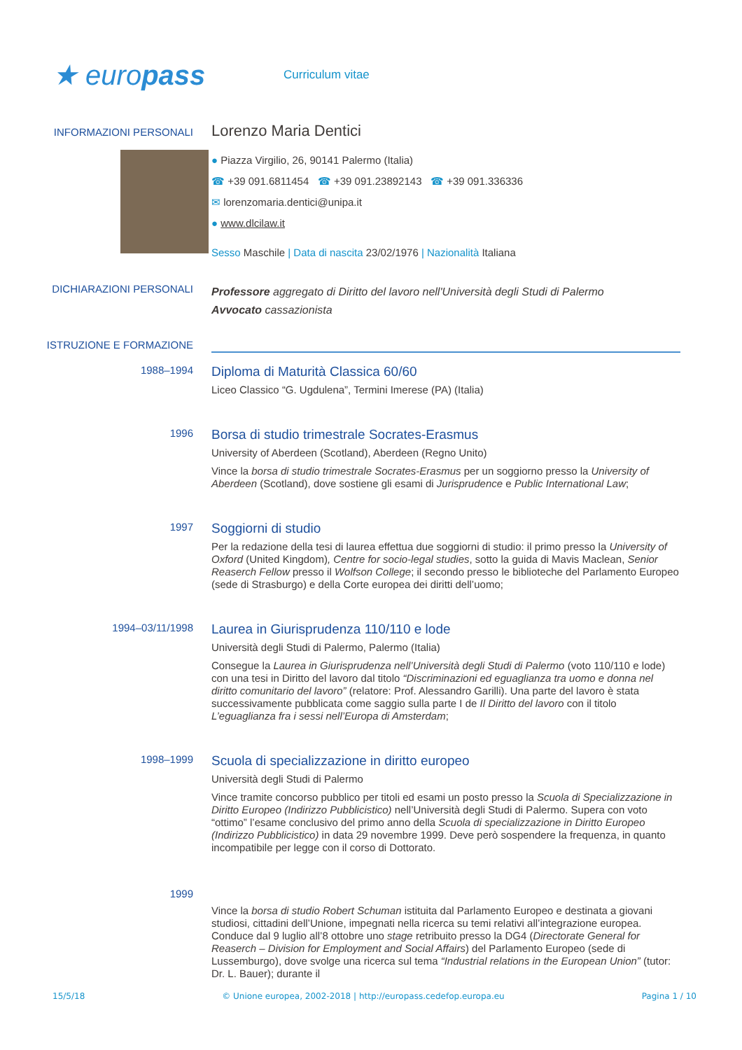★ europass
Curriculum vitae
INFORMAZIONI PERSONALI
Lorenzo Maria Dentici
● Piazza Virgilio, 26, 90141 Palermo (Italia)
☎ +39 091.6811454 ☎ +39 091.23892143 ☎ +39 091.336336
✉ lorenzomaria.dentici@unipa.it
● www.dlcilaw.it
Sesso Maschile | Data di nascita 23/02/1976 | Nazionalità Italiana
DICHIARAZIONI PERSONALI
Professore aggregato di Diritto del lavoro nell'Università degli Studi di Palermo
Avvocato cassazionista
ISTRUZIONE E FORMAZIONE
1988–1994
Diploma di Maturità Classica 60/60
Liceo Classico “G. Ugdulena”, Termini Imerese (PA) (Italia)
1996
Borsa di studio trimestrale Socrates-Erasmus
University of Aberdeen (Scotland), Aberdeen (Regno Unito)
Vince la borsa di studio trimestrale Socrates-Erasmus per un soggiorno presso la University of Aberdeen (Scotland), dove sostiene gli esami di Jurisprudence e Public International Law;
1997
Soggiorni di studio
Per la redazione della tesi di laurea effettua due soggiorni di studio: il primo presso la University of Oxford (United Kingdom), Centre for socio-legal studies, sotto la guida di Mavis Maclean, Senior Reaserch Fellow presso il Wolfson College; il secondo presso le biblioteche del Parlamento Europeo (sede di Strasburgo) e della Corte europea dei diritti dell’uomo;
1994–03/11/1998
Laurea in Giurisprudenza 110/110 e lode
Università degli Studi di Palermo, Palermo (Italia)
Consegue la Laurea in Giurisprudenza nell’Università degli Studi di Palermo (voto 110/110 e lode) con una tesi in Diritto del lavoro dal titolo “Discriminazioni ed eguaglianza tra uomo e donna nel diritto comunitario del lavoro” (relatore: Prof. Alessandro Garilli). Una parte del lavoro è stata successivamente pubblicata come saggio sulla parte I de Il Diritto del lavoro con il titolo L’eguaglianza fra i sessi nell’Europa di Amsterdam;
1998–1999
Scuola di specializzazione in diritto europeo
Università degli Studi di Palermo
Vince tramite concorso pubblico per titoli ed esami un posto presso la Scuola di Specializzazione in Diritto Europeo (Indirizzo Pubblicistico) nell’Università degli Studi di Palermo. Supera con voto “ottimo” l’esame conclusivo del primo anno della Scuola di specializzazione in Diritto Europeo (Indirizzo Pubblicistico) in data 29 novembre 1999. Deve però sospendere la frequenza, in quanto incompatibile per legge con il corso di Dottorato.
1999
Vince la borsa di studio Robert Schuman istituita dal Parlamento Europeo e destinata a giovani studiosi, cittadini dell’Unione, impegnati nella ricerca su temi relativi all’integrazione europea. Conduce dal 9 luglio all’8 ottobre uno stage retribuito presso la DG4 (Directorate General for Reaserch – Division for Employment and Social Affairs) del Parlamento Europeo (sede di Lussemburgo), dove svolge una ricerca sul tema “Industrial relations in the European Union” (tutor: Dr. L. Bauer); durante il
15/5/18 © Unione europea, 2002-2018 | http://europass.cedefop.europa.eu Pagina 1 / 10